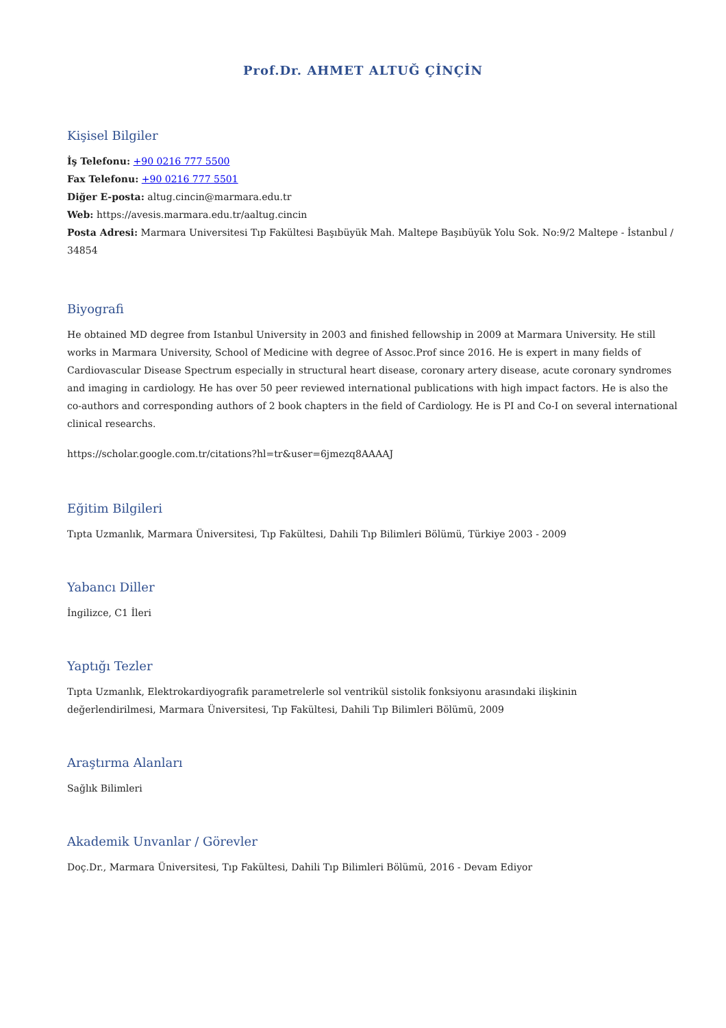Prof.Dr. AHMET ALTUĞ ÇİNÇİN
Kişisel Bilgiler
İş Telefonu: +90 0216 777 5500
Fax Telefonu: +90 0216 777 5501
Diğer E-posta: altug.cincin@marmara.edu.tr
Web: https://avesis.marmara.edu.tr/aaltug.cincin
Posta Adresi: Marmara Universitesi Tıp Fakültesi Başıbüyük Mah. Maltepe Başıbüyük Yolu Sok. No:9/2 Maltepe - İstanbul / 34854
Biyografi
He obtained MD degree from Istanbul University in 2003 and finished fellowship in 2009 at Marmara University. He still works in Marmara University, School of Medicine with degree of Assoc.Prof since 2016. He is expert in many fields of Cardiovascular Disease Spectrum especially in structural heart disease, coronary artery disease, acute coronary syndromes and imaging in cardiology. He has over 50 peer reviewed international publications with high impact factors. He is also the co-authors and corresponding authors of 2 book chapters in the field of Cardiology. He is PI and Co-I on several international clinical researchs.
https://scholar.google.com.tr/citations?hl=tr&user=6jmezq8AAAAJ
Eğitim Bilgileri
Tıpta Uzmanlık, Marmara Üniversitesi, Tıp Fakültesi, Dahili Tıp Bilimleri Bölümü, Türkiye 2003 - 2009
Yabancı Diller
İngilizce, C1 İleri
Yaptığı Tezler
Tıpta Uzmanlık, Elektrokardiyografik parametrelerle sol ventrikül sistolik fonksiyonu arasındaki ilişkinin
değerlendirilmesi, Marmara Üniversitesi, Tıp Fakültesi, Dahili Tıp Bilimleri Bölümü, 2009
Araştırma Alanları
Sağlık Bilimleri
Akademik Unvanlar / Görevler
Doç.Dr., Marmara Üniversitesi, Tıp Fakültesi, Dahili Tıp Bilimleri Bölümü, 2016 - Devam Ediyor